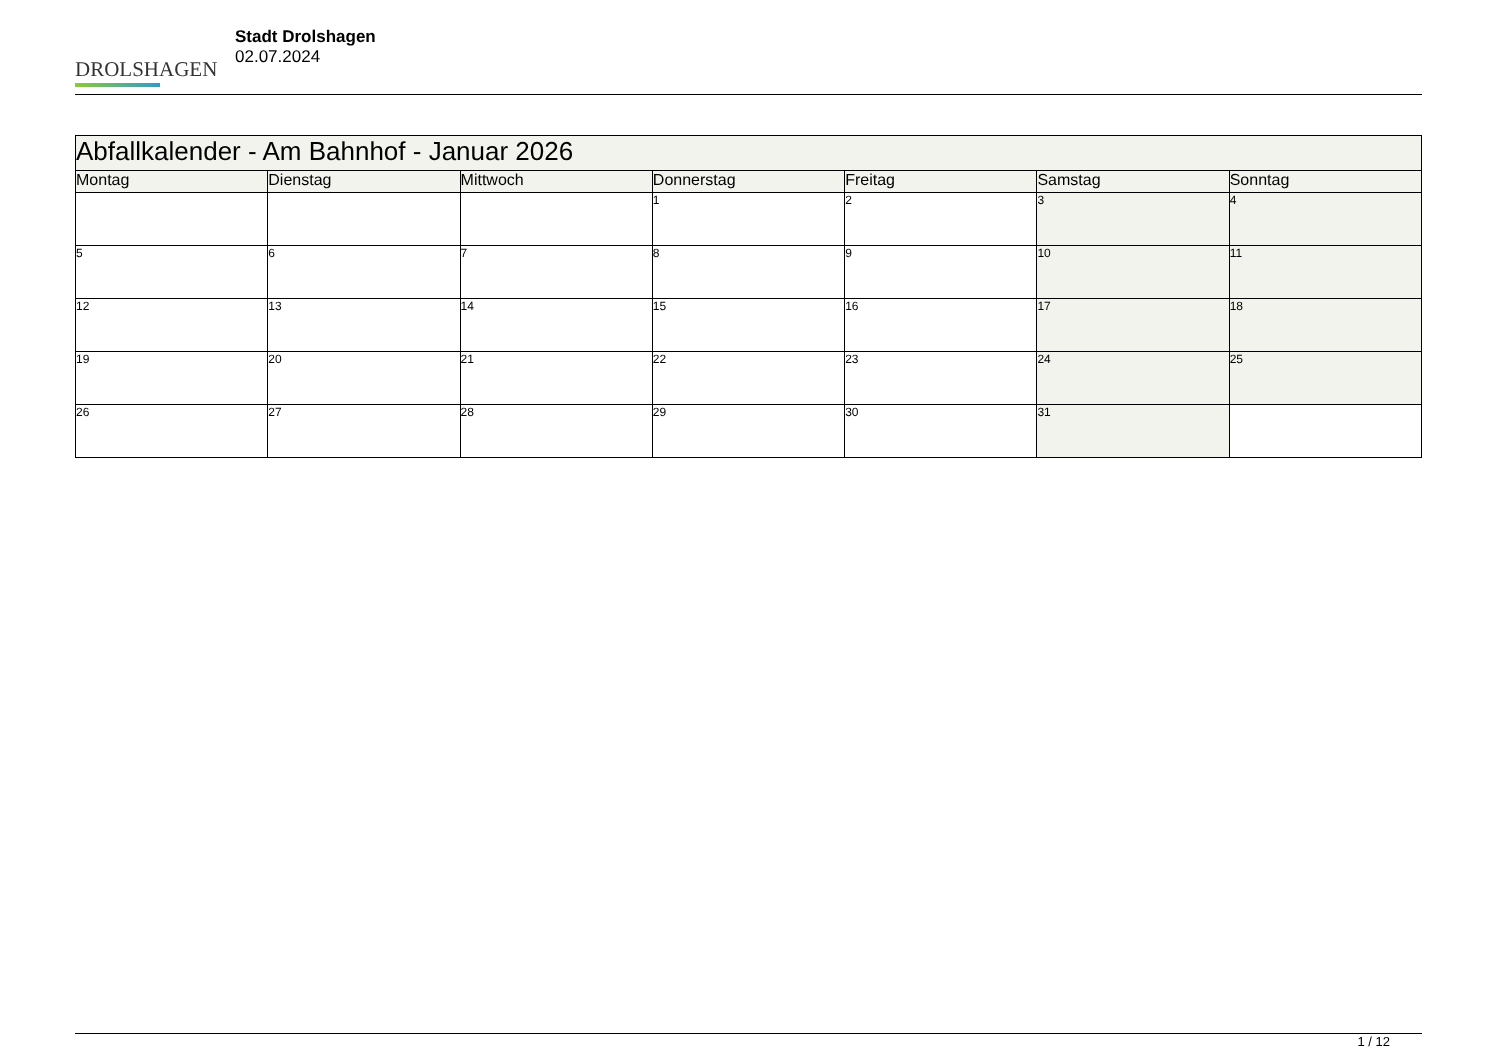DROLSHAGEN
Stadt Drolshagen
02.07.2024
| Abfallkalender - Am Bahnhof - Januar 2026 | | | | | | |
| --- | --- | --- | --- | --- | --- | --- |
| Montag | Dienstag | Mittwoch | Donnerstag | Freitag | Samstag | Sonntag |
| | | | 1 | 2 | 3 | 4 |
| 5 | 6 | 7 | 8 | 9 | 10 | 11 |
| 12 | 13 | 14 | 15 | 16 | 17 | 18 |
| 19 | 20 | 21 | 22 | 23 | 24 | 25 |
| 26 | 27 | 28 | 29 | 30 | 31 | |
1 / 12